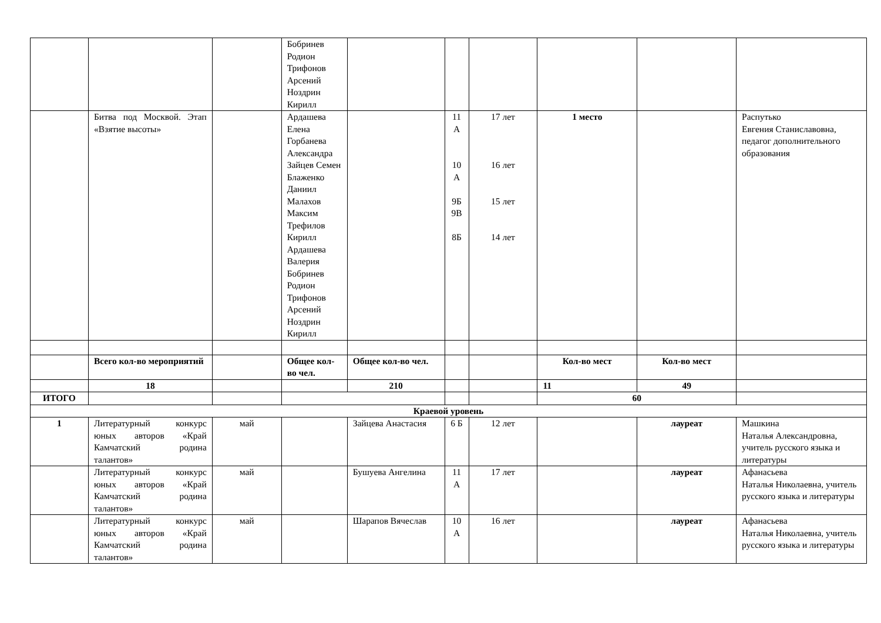| | | | Бобринев Родион Трифонов Арсений Ноздрин Кирилл | | | | | | |
| | Битва под Москвой. Этап «Взятие высоты» | | Ардашева Елена Горбанева Александра Зайцев Семен Блаженко Даниил Малахов Максим Трефилов Кирилл Ардашева Валерия Бобринев Родион Трифонов Арсений Ноздрин Кирилл | | 11 А 10 А 9Б 9В 8Б | 17 лет 16 лет 15 лет 14 лет | 1 место | | Распутько Евгения Станиславовна, педагог дополнительного образования |
| | Всего кол-во мероприятий | | Общее кол-во чел. | Общее кол-во чел. | | | Кол-во мест | Кол-во мест | |
| | 18 | | | 210 | | | 11 | 49 | |
| ИТОГО | | | | | | | 60 | | |
| Краевой уровень | | | | | | | | | |
| 1 | Литературный конкурс юных авторов «Край Камчатский родина талантов» | май | | Зайцева Анастасия | 6 Б | 12 лет | | лауреат | Машкина Наталья Александровна, учитель русского языка и литературы |
| | Литературный конкурс юных авторов «Край Камчатский родина талантов» | май | | Бушуева Ангелина | 11 А | 17 лет | | лауреат | Афанасьева Наталья Николаевна, учитель русского языка и литературы |
| | Литературный конкурс юных авторов «Край Камчатский родина талантов» | май | | Шарапов Вячеслав | 10 А | 16 лет | | лауреат | Афанасьева Наталья Николаевна, учитель русского языка и литературы |